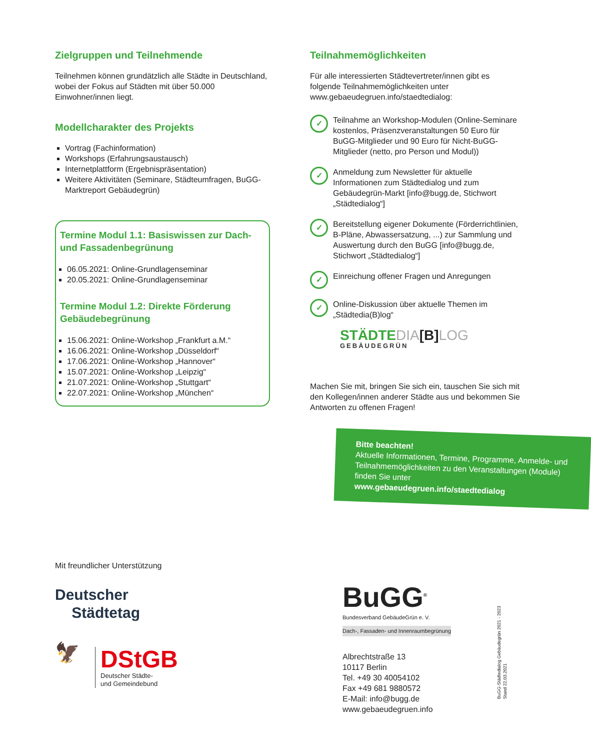Zielgruppen und Teilnehmende
Teilnehmen können grundätzlich alle Städte in Deutschland, wobei der Fokus auf Städten mit über 50.000 Einwohner/innen liegt.
Modellcharakter des Projekts
Vortrag (Fachinformation)
Workshops (Erfahrungsaustausch)
Internetplattform (Ergebnispräsentation)
Weitere Aktivitäten (Seminare, Städteumfragen, BuGG-Marktreport Gebäudegrün)
Termine Modul 1.1: Basiswissen zur Dach- und Fassadenbegrünung
06.05.2021: Online-Grundlagenseminar
20.05.2021: Online-Grundlagenseminar
Termine Modul 1.2: Direkte Förderung Gebäudebegrünung
15.06.2021: Online-Workshop „Frankfurt a.M.“
16.06.2021: Online-Workshop „Düsseldorf“
17.06.2021: Online-Workshop „Hannover“
15.07.2021: Online-Workshop „Leipzig“
21.07.2021: Online-Workshop „Stuttgart“
22.07.2021: Online-Workshop „München“
Teilnahmemöglichkeiten
Für alle interessierten Städtevertreter/innen gibt es folgende Teilnahmemöglichkeiten unter www.gebaeudegruen.info/staedtedialog:
✓
Teilnahme an Workshop-Modulen (Online-Seminare kostenlos, Präsenzveranstaltungen 50 Euro für BuGG-Mitglieder und 90 Euro für Nicht-BuGG-Mitglieder (netto, pro Person und Modul))
✓
Anmeldung zum Newsletter für aktuelle Informationen zum Städtedialog und zum Gebäudegrün-Markt [info@bugg.de, Stichwort „Städtedialog“]
✓
Bereitstellung eigener Dokumente (Förderrichtlinien, B-Pläne, Abwassersatzung, ...) zur Sammlung und Auswertung durch den BuGG [info@bugg.de, Stichwort „Städtedialog“]
✓
Einreichung offener Fragen und Anregungen
✓
Online-Diskussion über aktuelle Themen im „Städtedia(B)log“
STÄDTEDIA[B] LOG
GEBÄUDEGRÜN
Machen Sie mit, bringen Sie sich ein, tauschen Sie sich mit den Kollegen/innen anderer Städte aus und bekommen Sie Antworten zu offenen Fragen!
Bitte beachten!
Aktuelle Informationen, Termine, Programme, Anmelde- und Teilnahmemöglichkeiten zu den Veranstaltungen (Module) finden Sie unter
www.gebaeudegruen.info/staedtedialog
Mit freundlicher Unterstützung
Deutscher
Städtetag
🦅
DStGB
Deutscher Städte-
und Gemeindebund
BuGG<sup>®</sup>
Bundesverband GebäudeGrün e. V.
Dach-, Fassaden- und Innenraumbegrünung
Albrechtstraße 13
10117 Berlin
Tel. +49 30 40054102
Fax +49 681 9880572
E-Mail: info@bugg.de
www.gebaeudegruen.info
BuGG-Städtedialog Gebäudegrün 2021 - 2023
Stand 22.03.2021